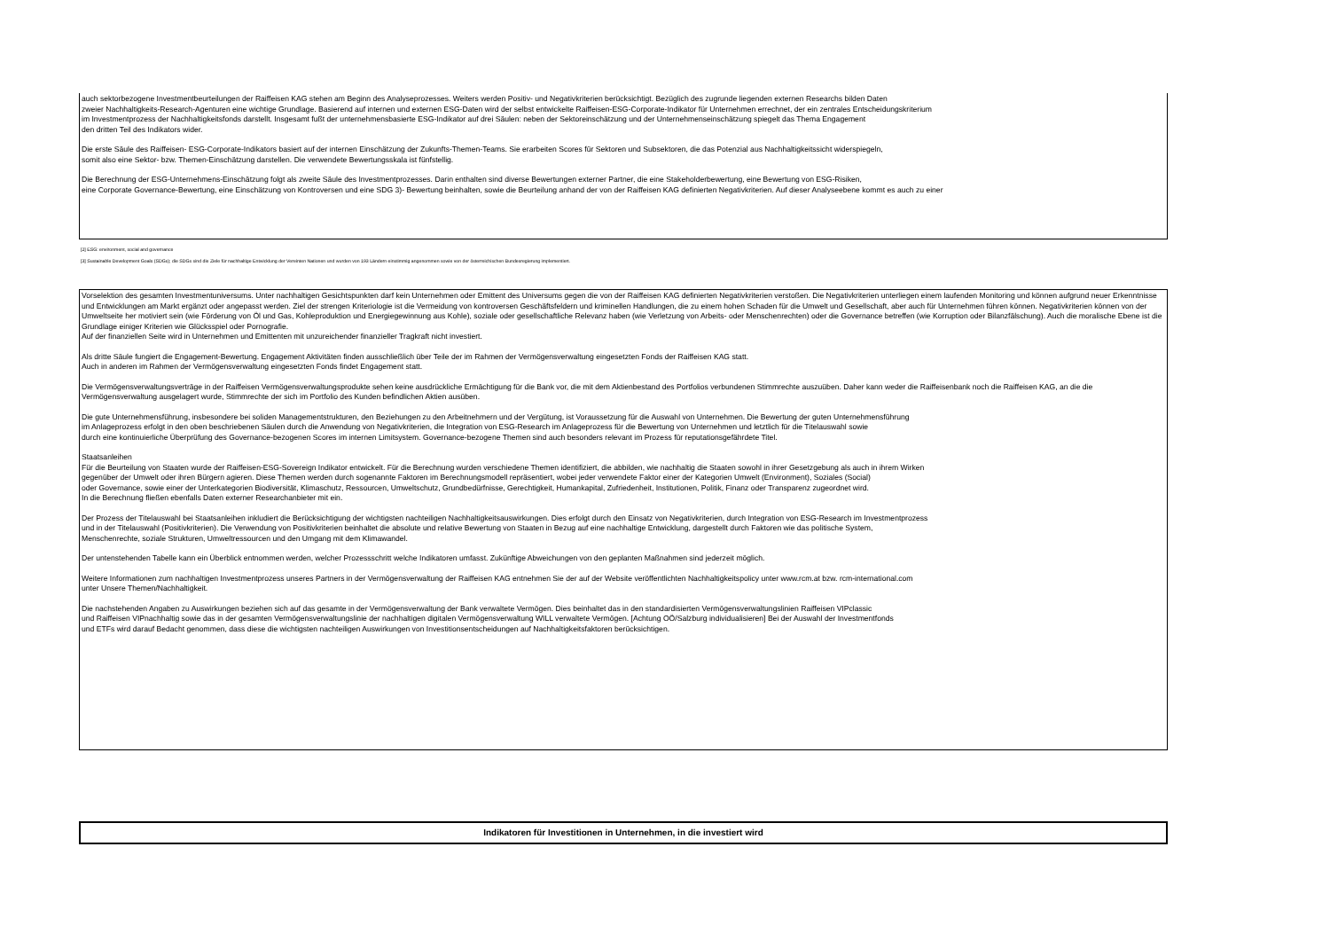auch sektorbezogene Investmentbeurteilungen der Raiffeisen KAG stehen am Beginn des Analyseprozesses. Weiters werden Positiv- und Negativkriterien berücksichtigt. Bezüglich des zugrunde liegenden externen Researchs bilden Daten
zweier Nachhaltigkeits-Research-Agenturen eine wichtige Grundlage. Basierend auf internen und externen ESG-Daten wird der selbst entwickelte Raiffeisen-ESG-Corporate-Indikator für Unternehmen errechnet, der ein zentrales Entscheidungskriterium
im Investmentprozess der Nachhaltigkeitsfonds darstellt. Insgesamt fußt der unternehmensbasierte ESG-Indikator auf drei Säulen: neben der Sektoreinschätzung und der Unternehmenseinschätzung spiegelt das Thema Engagement
den dritten Teil des Indikators wider.
Die erste Säule des Raiffeisen- ESG-Corporate-Indikators basiert auf der internen Einschätzung der Zukunfts-Themen-Teams. Sie erarbeiten Scores für Sektoren und Subsektoren, die das Potenzial aus Nachhaltigkeitssicht widerspiegeln,
somit also eine Sektor- bzw. Themen-Einschätzung darstellen. Die verwendete Bewertungsskala ist fünfstellig.
Die Berechnung der ESG-Unternehmens-Einschätzung folgt als zweite Säule des Investmentprozesses. Darin enthalten sind diverse Bewertungen externer Partner, die eine Stakeholderbewertung, eine Bewertung von ESG-Risiken,
eine Corporate Governance-Bewertung, eine Einschätzung von Kontroversen und eine SDG 3)- Bewertung beinhalten, sowie die Beurteilung anhand der von der Raiffeisen KAG definierten Negativkriterien. Auf dieser Analyseebene kommt es auch zu einer
[2] ESG: environment, social and governance
[3] Sustainable Development Goals (SDGs); die SDGs sind die Ziele für nachhaltige Entwicklung der Vereinten Nationen und wurden von 193 Ländern einstimmig angenommen sowie von der österreichischen Bundesregierung implementiert.
Vorselektion des gesamten Investmentuniversums. Unter nachhaltigen Gesichtspunkten darf kein Unternehmen oder Emittent des Universums gegen die von der Raiffeisen KAG definierten Negativkriterien verstoßen. Die Negativkriterien unterliegen einem laufenden Monitoring und können aufgrund neuer Erkenntnisse und Entwicklungen am Markt ergänzt oder angepasst werden. Ziel der strengen Kriteriologie ist die Vermeidung von kontroversen Geschäftsfeldern und kriminellen Handlungen, die zu einem hohen Schaden für die Umwelt und Gesellschaft, aber auch für Unternehmen führen können. Negativkriterien können von der Umweltseite her motiviert sein (wie Förderung von Öl und Gas, Kohleproduktion und Energiegewinnung aus Kohle), soziale oder gesellschaftliche Relevanz haben (wie Verletzung von Arbeits- oder Menschenrechten) oder die Governance betreffen (wie Korruption oder Bilanzfälschung). Auch die moralische Ebene ist die Grundlage einiger Kriterien wie Glücksspiel oder Pornografie.
Auf der finanziellen Seite wird in Unternehmen und Emittenten mit unzureichender finanzieller Tragkraft nicht investiert.
Als dritte Säule fungiert die Engagement-Bewertung. Engagement Aktivitäten finden ausschließlich über Teile der im Rahmen der Vermögensverwaltung eingesetzten Fonds der Raiffeisen KAG statt.
Auch in anderen im Rahmen der Vermögensverwaltung eingesetzten Fonds findet Engagement statt.
Die Vermögensverwaltungsverträge in der Raiffeisen Vermögensverwaltungsprodukte sehen keine ausdrückliche Ermächtigung für die Bank vor, die mit dem Aktienbestand des Portfolios verbundenen Stimmrechte auszuüben. Daher kann weder die Raiffeisenbank noch die Raiffeisen KAG, an die die Vermögensverwaltung ausgelagert wurde, Stimmrechte der sich im Portfolio des Kunden befindlichen Aktien ausüben.
Die gute Unternehmensführung, insbesondere bei soliden Managementstrukturen, den Beziehungen zu den Arbeitnehmern und der Vergütung, ist Voraussetzung für die Auswahl von Unternehmen. Die Bewertung der guten Unternehmensführung
im Anlageprozess erfolgt in den oben beschriebenen Säulen durch die Anwendung von Negativkriterien, die Integration von ESG-Research im Anlageprozess für die Bewertung von Unternehmen und letztlich für die Titelauswahl sowie
durch eine kontinuierliche Überprüfung des Governance-bezogenen Scores im internen Limitsystem. Governance-bezogene Themen sind auch besonders relevant im Prozess für reputationsgefährdete Titel.
Staatsanleihen
Für die Beurteilung von Staaten wurde der Raiffeisen-ESG-Sovereign Indikator entwickelt. Für die Berechnung wurden verschiedene Themen identifiziert, die abbilden, wie nachhaltig die Staaten sowohl in ihrer Gesetzgebung als auch in ihrem Wirken
gegenüber der Umwelt oder ihren Bürgern agieren. Diese Themen werden durch sogenannte Faktoren im Berechnungsmodell repräsentiert, wobei jeder verwendete Faktor einer der Kategorien Umwelt (Environment), Soziales (Social)
oder Governance, sowie einer der Unterkategorien Biodiversität, Klimaschutz, Ressourcen, Umweltschutz, Grundbedürfnisse, Gerechtigkeit, Humankapital, Zufriedenheit, Institutionen, Politik, Finanz oder Transparenz zugeordnet wird.
In die Berechnung fließen ebenfalls Daten externer Researchanbieter mit ein.
Der Prozess der Titelauswahl bei Staatsanleihen inkludiert die Berücksichtigung der wichtigsten nachteiligen Nachhaltigkeitsauswirkungen. Dies erfolgt durch den Einsatz von Negativkriterien, durch Integration von ESG-Research im Investmentprozess
und in der Titelauswahl (Positivkriterien). Die Verwendung von Positivkriterien beinhaltet die absolute und relative Bewertung von Staaten in Bezug auf eine nachhaltige Entwicklung, dargestellt durch Faktoren wie das politische System,
Menschenrechte, soziale Strukturen, Umweltressourcen und den Umgang mit dem Klimawandel.
Der untenstehenden Tabelle kann ein Überblick entnommen werden, welcher Prozessschritt welche Indikatoren umfasst. Zukünftige Abweichungen von den geplanten Maßnahmen sind jederzeit möglich.
Weitere Informationen zum nachhaltigen Investmentprozess unseres Partners in der Vermögensverwaltung der Raiffeisen KAG entnehmen Sie der auf der Website veröffentlichten Nachhaltigkeitspolicy unter www.rcm.at bzw. rcm-international.com
unter Unsere Themen/Nachhaltigkeit.
Die nachstehenden Angaben zu Auswirkungen beziehen sich auf das gesamte in der Vermögensverwaltung der Bank verwaltete Vermögen. Dies beinhaltet das in den standardisierten Vermögensverwaltungslinien Raiffeisen VIPclassic
und Raiffeisen VIPnachhaltig sowie das in der gesamten Vermögensverwaltungslinie der nachhaltigen digitalen Vermögensverwaltung WILL verwaltete Vermögen. [Achtung OÖ/Salzburg individualisieren] Bei der Auswahl der Investmentfonds
und ETFs wird darauf Bedacht genommen, dass diese die wichtigsten nachteiligen Auswirkungen von Investitionsentscheidungen auf Nachhaltigkeitsfaktoren berücksichtigen.
Indikatoren für Investitionen in Unternehmen, in die investiert wird